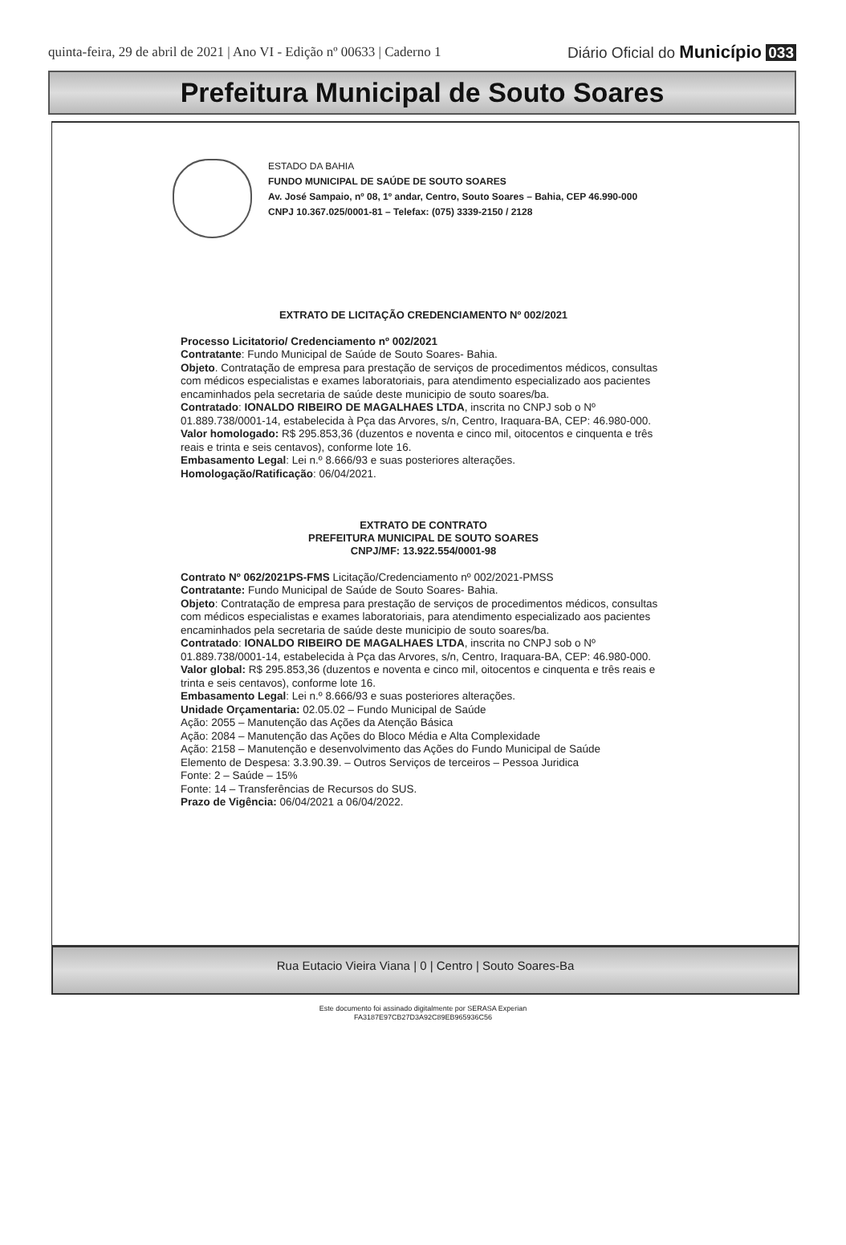quinta-feira, 29 de abril de 2021 | Ano VI - Edição nº 00633 | Caderno 1 Diário Oficial do Município 033
Prefeitura Municipal de Souto Soares
ESTADO DA BAHIA
FUNDO MUNICIPAL DE SAÚDE DE SOUTO SOARES
Av. José Sampaio, nº 08, 1º andar, Centro, Souto Soares – Bahia, CEP 46.990-000
CNPJ 10.367.025/0001-81 – Telefax: (075) 3339-2150 / 2128
EXTRATO DE LICITAÇÃO CREDENCIAMENTO Nº 002/2021
Processo Licitatorio/ Credenciamento nº 002/2021
Contratante: Fundo Municipal de Saúde de Souto Soares- Bahia.
Objeto. Contratação de empresa para prestação de serviços de procedimentos médicos, consultas com médicos especialistas e exames laboratoriais, para atendimento especializado aos pacientes encaminhados pela secretaria de saúde deste municipio de souto soares/ba.
Contratado: IONALDO RIBEIRO DE MAGALHAES LTDA, inscrita no CNPJ sob o Nº 01.889.738/0001-14, estabelecida à Pça das Arvores, s/n, Centro, Iraquara-BA, CEP: 46.980-000.
Valor homologado: R$ 295.853,36 (duzentos e noventa e cinco mil, oitocentos e cinquenta e três reais e trinta e seis centavos), conforme lote 16.
Embasamento Legal: Lei n.º 8.666/93 e suas posteriores alterações.
Homologação/Ratificação: 06/04/2021.
EXTRATO DE CONTRATO
PREFEITURA MUNICIPAL DE SOUTO SOARES
CNPJ/MF: 13.922.554/0001-98
Contrato Nº 062/2021PS-FMS Licitação/Credenciamento nº 002/2021-PMSS
Contratante: Fundo Municipal de Saúde de Souto Soares- Bahia.
Objeto: Contratação de empresa para prestação de serviços de procedimentos médicos, consultas com médicos especialistas e exames laboratoriais, para atendimento especializado aos pacientes encaminhados pela secretaria de saúde deste municipio de souto soares/ba.
Contratado: IONALDO RIBEIRO DE MAGALHAES LTDA, inscrita no CNPJ sob o Nº 01.889.738/0001-14, estabelecida à Pça das Arvores, s/n, Centro, Iraquara-BA, CEP: 46.980-000.
Valor global: R$ 295.853,36 (duzentos e noventa e cinco mil, oitocentos e cinquenta e três reais e trinta e seis centavos), conforme lote 16.
Embasamento Legal: Lei n.º 8.666/93 e suas posteriores alterações.
Unidade Orçamentaria: 02.05.02 – Fundo Municipal de Saúde
Ação: 2055 – Manutenção das Ações da Atenção Básica
Ação: 2084 – Manutenção das Ações do Bloco Média e Alta Complexidade
Ação: 2158 – Manutenção e desenvolvimento das Ações do Fundo Municipal de Saúde
Elemento de Despesa: 3.3.90.39. – Outros Serviços de terceiros – Pessoa Juridica
Fonte: 2 – Saúde – 15%
Fonte: 14 – Transferências de Recursos do SUS.
Prazo de Vigência: 06/04/2021 a 06/04/2022.
Rua Eutacio Vieira Viana | 0 | Centro | Souto Soares-Ba
Este documento foi assinado digitalmente por SERASA Experian
FA3187E97CB27D3A92C89EB965936C56